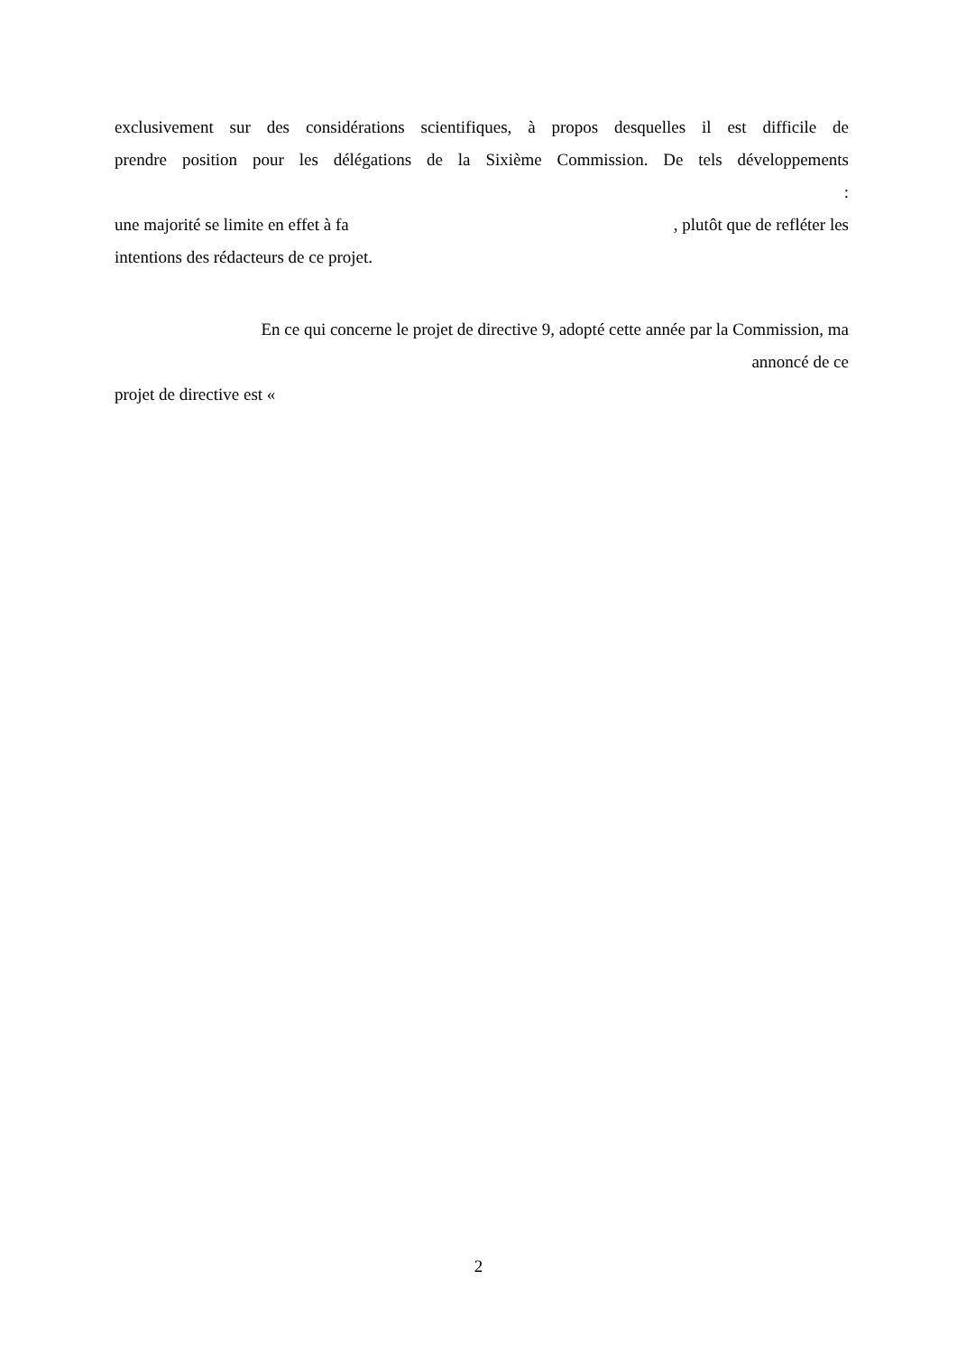exclusivement sur des considérations scientifiques, à propos desquelles il est difficile de
prendre position pour les délégations de la Sixième Commission. De tels développements
:
une majorité se limite en effet à fa, plutôt que de refléter les
intentions des rédacteurs de ce projet.
En ce qui concerne le projet de directive 9, adopté cette année par la Commission, ma
annoncé de ce
projet de directive est «
2